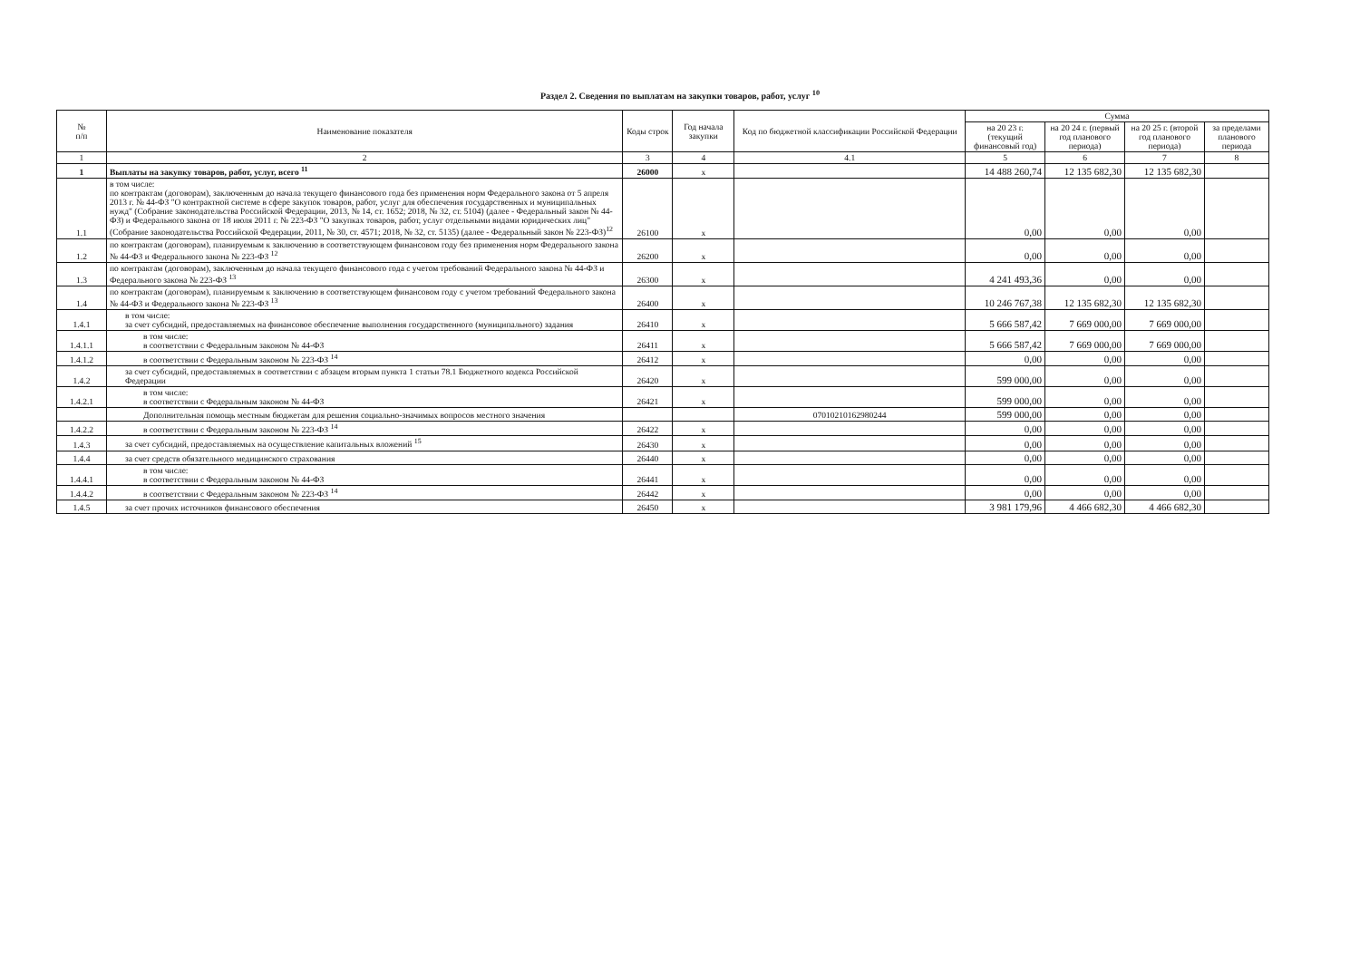Раздел 2. Сведения по выплатам на закупки товаров, работ, услуг <sup>10</sup>
| № п/п | Наименование показателя | Коды строк | Год начала закупки | Код по бюджетной классификации Российской Федерации | Сумма | | | |
| --- | --- | --- | --- | --- | --- | --- | --- | --- |
| | | | | | на 20 23 г. (текущий финансовый год) | на 20 24 г. (первый год планового периода) | на 20 25 г. (второй год планового периода) | за пределами планового периода |
| 1 | 2 | 3 | 4 | 4.1 | 5 | 6 | 7 | 8 |
| 1 | Выплаты на закупку товаров, работ, услуг, всего <sup>11</sup> | 26000 | х | | 14 488 260,74 | 12 135 682,30 | 12 135 682,30 | |
| 1.1 | в том числе: по контрактам (договорам), заключенным до начала текущего финансового года без применения норм Федерального закона от 5 апреля 2013 г. № 44-ФЗ "О контрактной системе в сфере закупок товаров, работ, услуг для обеспечения государственных и муниципальных нужд" (Собрание законодательства Российской Федерации, 2013, № 14, ст. 1652; 2018, № 32, ст. 5104) (далее - Федеральный закон № 44-ФЗ) и Федерального закона от 18 июля 2011 г. № 223-ФЗ "О закупках товаров, работ, услуг отдельными видами юридических лиц" (Собрание законодательства Российской Федерации, 2011, № 30, ст. 4571; 2018, № 32, ст. 5135) (далее - Федеральный закон № 223-ФЗ)<sup>12</sup> | 26100 | х | | 0,00 | 0,00 | 0,00 | |
| 1.2 | по контрактам (договорам), планируемым к заключению в соответствующем финансовом году без применения норм Федерального закона № 44-ФЗ и Федерального закона № 223-ФЗ <sup>12</sup> | 26200 | х | | 0,00 | 0,00 | 0,00 | |
| 1.3 | по контрактам (договорам), заключенным до начала текущего финансового года с учетом требований Федерального закона № 44-ФЗ и Федерального закона № 223-ФЗ <sup>13</sup> | 26300 | х | | 4 241 493,36 | 0,00 | 0,00 | |
| 1.4 | по контрактам (договорам), планируемым к заключению в соответствующем финансовом году с учетом требований Федерального закона № 44-ФЗ и Федерального закона № 223-ФЗ <sup>13</sup> | 26400 | х | | 10 246 767,38 | 12 135 682,30 | 12 135 682,30 | |
| 1.4.1 | в том числе: за счет субсидий, предоставляемых на финансовое обеспечение выполнения государственного (муниципального) задания | 26410 | х | | 5 666 587,42 | 7 669 000,00 | 7 669 000,00 | |
| 1.4.1.1 | в том числе: в соответствии с Федеральным законом № 44-ФЗ | 26411 | х | | 5 666 587,42 | 7 669 000,00 | 7 669 000,00 | |
| 1.4.1.2 | в соответствии с Федеральным законом № 223-ФЗ <sup>14</sup> | 26412 | х | | 0,00 | 0,00 | 0,00 | |
| 1.4.2 | за счет субсидий, предоставляемых в соответствии с абзацем вторым пункта 1 статьи 78.1 Бюджетного кодекса Российской Федерации | 26420 | х | | 599 000,00 | 0,00 | 0,00 | |
| 1.4.2.1 | в том числе: в соответствии с Федеральным законом № 44-ФЗ | 26421 | х | | 599 000,00 | 0,00 | 0,00 | |
| | Дополнительная помощь местным бюджетам для решения социально-значимых вопросов местного значения | | | 07010210162980244 | 599 000,00 | 0,00 | 0,00 | |
| 1.4.2.2 | в соответствии с Федеральным законом № 223-ФЗ <sup>14</sup> | 26422 | х | | 0,00 | 0,00 | 0,00 | |
| 1.4.3 | за счет субсидий, предоставляемых на осуществление капитальных вложений <sup>15</sup> | 26430 | х | | 0,00 | 0,00 | 0,00 | |
| 1.4.4 | за счет средств обязательного медицинского страхования | 26440 | х | | 0,00 | 0,00 | 0,00 | |
| 1.4.4.1 | в том числе: в соответствии с Федеральным законом № 44-ФЗ | 26441 | х | | 0,00 | 0,00 | 0,00 | |
| 1.4.4.2 | в соответствии с Федеральным законом № 223-ФЗ <sup>14</sup> | 26442 | х | | 0,00 | 0,00 | 0,00 | |
| 1.4.5 | за счет прочих источников финансового обеспечения | 26450 | х | | 3 981 179,96 | 4 466 682,30 | 4 466 682,30 | |